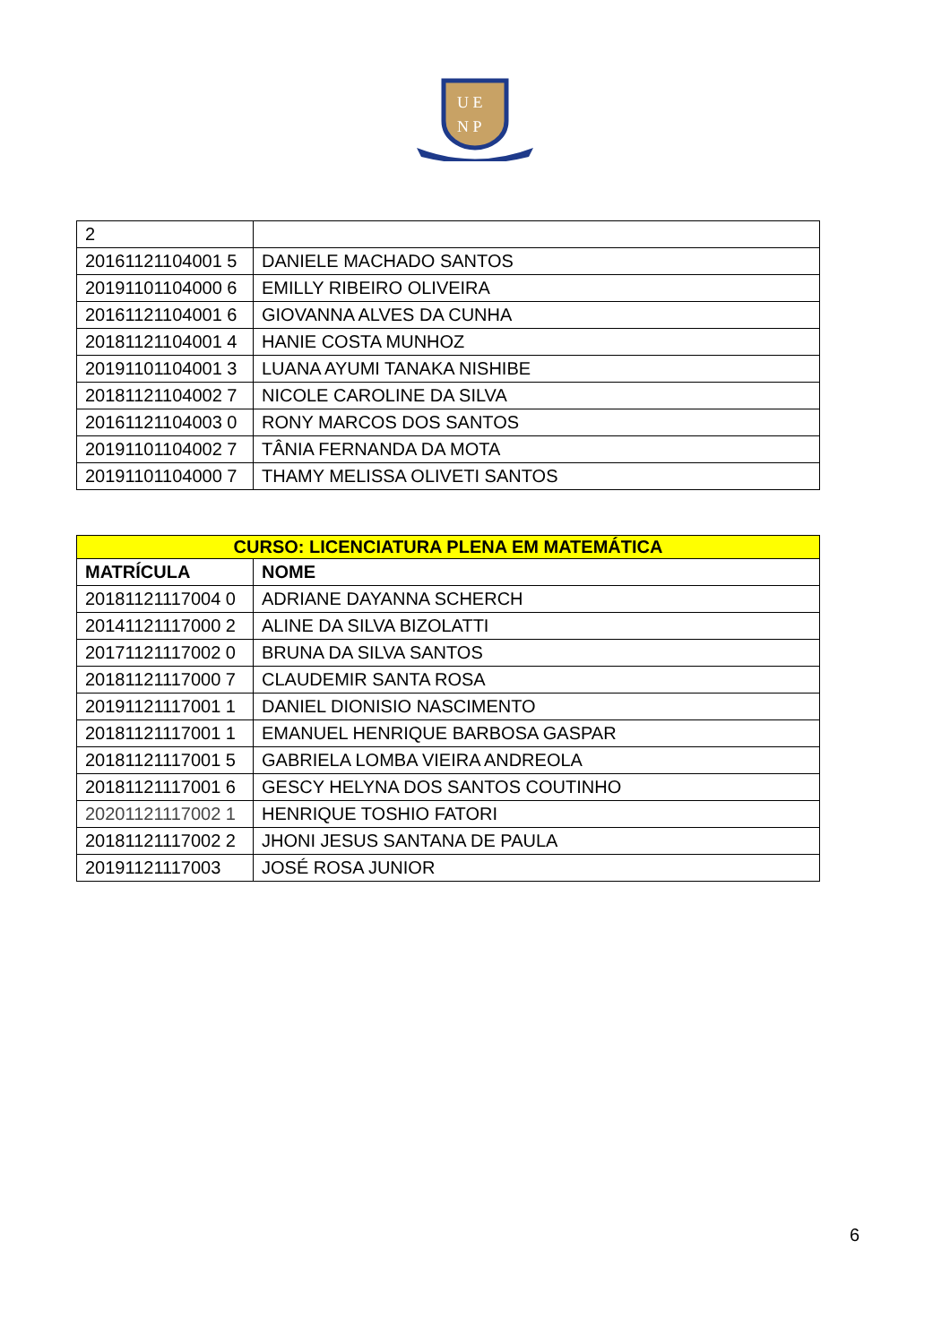U E
N P
| 2 | |
| 20161121104001 5 | DANIELE MACHADO SANTOS |
| 20191101104000 6 | EMILLY RIBEIRO OLIVEIRA |
| 20161121104001 6 | GIOVANNA ALVES DA CUNHA |
| 20181121104001 4 | HANIE COSTA MUNHOZ |
| 20191101104001 3 | LUANA AYUMI TANAKA NISHIBE |
| 20181121104002 7 | NICOLE CAROLINE DA SILVA |
| 20161121104003 0 | RONY MARCOS DOS SANTOS |
| 20191101104002 7 | TÂNIA FERNANDA DA MOTA |
| 20191101104000 7 | THAMY MELISSA OLIVETI SANTOS |
| CURSO: LICENCIATURA PLENA EM MATEMÁTICA | |
| --- | --- |
| MATRÍCULA | NOME |
| 20181121117004 0 | ADRIANE DAYANNA SCHERCH |
| 20141121117000 2 | ALINE DA SILVA BIZOLATTI |
| 20171121117002 0 | BRUNA DA SILVA SANTOS |
| 20181121117000 7 | CLAUDEMIR SANTA ROSA |
| 20191121117001 1 | DANIEL DIONISIO NASCIMENTO |
| 20181121117001 1 | EMANUEL HENRIQUE BARBOSA GASPAR |
| 20181121117001 5 | GABRIELA LOMBA VIEIRA ANDREOLA |
| 20181121117001 6 | GESCY HELYNA DOS SANTOS COUTINHO |
| 20201121117002 1 | HENRIQUE TOSHIO FATORI |
| 20181121117002 2 | JHONI JESUS SANTANA DE PAULA |
| 20191121117003 | JOSÉ ROSA JUNIOR |
6